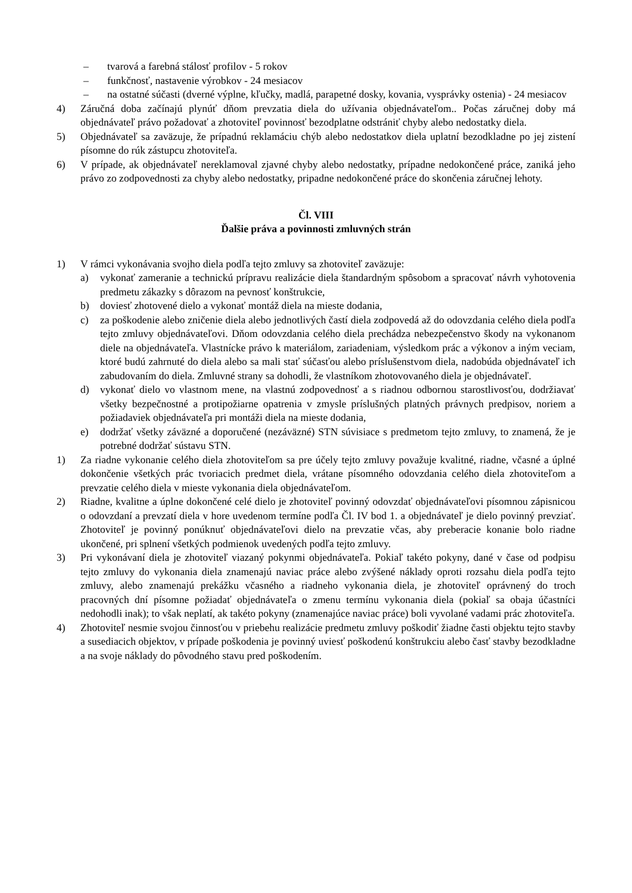– tvarová a farebná stálosť profilov - 5 rokov
– funkčnosť, nastavenie výrobkov - 24 mesiacov
– na ostatné súčasti (dverné výplne, kľučky, madlá, parapetné dosky, kovania, vysprávky ostenia) - 24 mesiacov
4) Záručná doba začínajú plynúť dňom prevzatia diela do užívania objednávateľom.. Počas záručnej doby má objednávateľ právo požadovať a zhotoviteľ povinnosť bezodplatne odstrániť chyby alebo nedostatky diela.
5) Objednávateľ sa zaväzuje, že prípadnú reklamáciu chýb alebo nedostatkov diela uplatní bezodkladne po jej zistení písomne do rúk zástupcu zhotoviteľa.
6) V prípade, ak objednávateľ nereklamoval zjavné chyby alebo nedostatky, prípadne nedokončené práce, zaniká jeho právo zo zodpovednosti za chyby alebo nedostatky, pripadne nedokončené práce do skončenia záručnej lehoty.
Čl. VIII
Ďalšie práva a povinnosti zmluvných strán
1) V rámci vykonávania svojho diela podľa tejto zmluvy sa zhotoviteľ zaväzuje:
a) vykonať zameranie a technickú prípravu realizácie diela štandardným spôsobom a spracovať návrh vyhotovenia predmetu zákazky s dôrazom na pevnosť konštrukcie,
b) doviesť zhotovené dielo a vykonať montáž diela na mieste dodania,
c) za poškodenie alebo zničenie diela alebo jednotlivých častí diela zodpovedá až do odovzdania celého diela podľa tejto zmluvy objednávateľovi. Dňom odovzdania celého diela prechádza nebezpečenstvo škody na vykonanom diele na objednávateľa. Vlastnícke právo k materiálom, zariadeniam, výsledkom prác a výkonov a iným veciam, ktoré budú zahrnuté do diela alebo sa mali stať súčasťou alebo príslušenstvom diela, nadobúda objednávateľ ich zabudovaním do diela. Zmluvné strany sa dohodli, že vlastníkom zhotovovaného diela je objednávateľ.
d) vykonať dielo vo vlastnom mene, na vlastnú zodpovednosť a s riadnou odbornou starostlivosťou, dodržiavať všetky bezpečnostné a protipožiarne opatrenia v zmysle príslušných platných právnych predpisov, noriem a požiadaviek objednávateľa pri montáži diela na mieste dodania,
e) dodržať všetky záväzné a doporučené (nezáväzné) STN súvisiace s predmetom tejto zmluvy, to znamená, že je potrebné dodržať sústavu STN.
1) Za riadne vykonanie celého diela zhotoviteľom sa pre účely tejto zmluvy považuje kvalitné, riadne, včasné a úplné dokončenie všetkých prác tvoriacich predmet diela, vrátane písomného odovzdania celého diela zhotoviteľom a prevzatie celého diela v mieste vykonania diela objednávateľom.
2) Riadne, kvalitne a úplne dokončené celé dielo je zhotoviteľ povinný odovzdať objednávateľovi písomnou zápisnicou o odovzdaní a prevzatí diela v hore uvedenom termíne podľa Čl. IV bod 1. a objednávateľ je dielo povinný prevziať. Zhotoviteľ je povinný ponúknuť objednávateľovi dielo na prevzatie včas, aby preberacie konanie bolo riadne ukončené, pri splnení všetkých podmienok uvedených podľa tejto zmluvy.
3) Pri vykonávaní diela je zhotoviteľ viazaný pokynmi objednávateľa. Pokiaľ takéto pokyny, dané v čase od podpisu tejto zmluvy do vykonania diela znamenajú naviac práce alebo zvýšené náklady oproti rozsahu diela podľa tejto zmluvy, alebo znamenajú prekážku včasného a riadneho vykonania diela, je zhotoviteľ oprávnený do troch pracovných dní písomne požiadať objednávateľa o zmenu termínu vykonania diela (pokiaľ sa obaja účastníci nedohodli inak); to však neplatí, ak takéto pokyny (znamenajúce naviac práce) boli vyvolané vadami prác zhotoviteľa.
4) Zhotoviteľ nesmie svojou činnosťou v priebehu realizácie predmetu zmluvy poškodiť žiadne časti objektu tejto stavby a susediacich objektov, v prípade poškodenia je povinný uviesť poškodenú konštrukciu alebo časť stavby bezodkladne a na svoje náklady do pôvodného stavu pred poškodením.